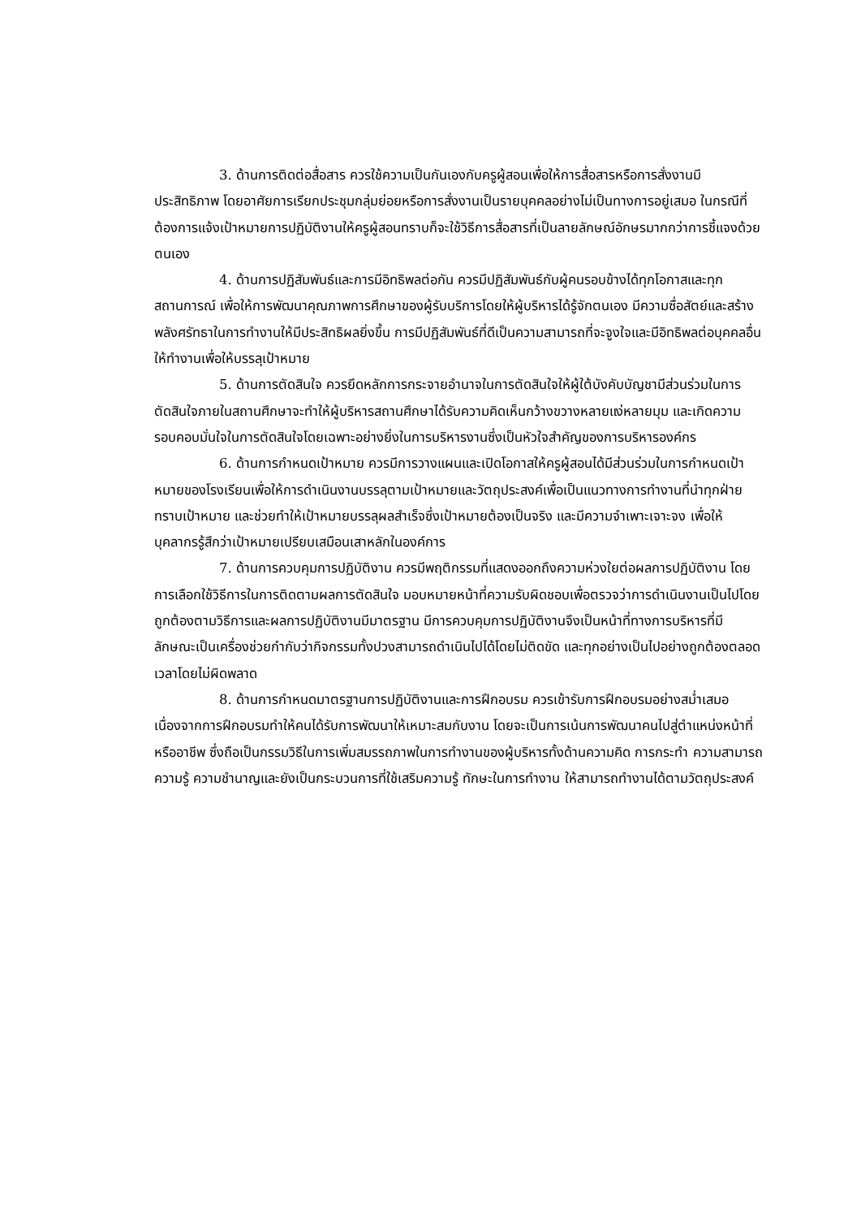3. ด้านการติดต่อสื่อสาร ควรใช้ความเป็นกันเองกับครูผู้สอนเพื่อให้การสื่อสารหรือการสั่งงานมีประสิทธิภาพ โดยอาศัยการเรียกประชุมกลุ่มย่อยหรือการสั่งงานเป็นรายบุคคลอย่างไม่เป็นทางการอยู่เสมอ ในกรณีที่ต้องการแจ้งเป้าหมายการปฏิบัติงานให้ครูผู้สอนทราบก็จะใช้วิธีการสื่อสารที่เป็นลายลักษณ์อักษรมากกว่าการชี้แจงด้วยตนเอง
4. ด้านการปฏิสัมพันธ์และการมีอิทธิพลต่อกัน ควรมีปฏิสัมพันธ์กับผู้คนรอบข้างได้ทุกโอกาสและทุกสถานการณ์ เพื่อให้การพัฒนาคุณภาพการศึกษาของผู้รับบริการโดยให้ผู้บริหารได้รู้จักตนเอง มีความซื่อสัตย์และสร้างพลังศรัทธาในการทำงานให้มีประสิทธิผลยิ่งขึ้น การมีปฏิสัมพันธ์ที่ดีเป็นความสามารถที่จะจูงใจและมีอิทธิพลต่อบุคคลอื่นให้ทำงานเพื่อให้บรรลุเป้าหมาย
5. ด้านการตัดสินใจ ควรยึดหลักการกระจายอำนาจในการตัดสินใจให้ผู้ใต้บังคับบัญชามีส่วนร่วมในการตัดสินใจภายในสถานศึกษาจะทำให้ผู้บริหารสถานศึกษาได้รับความคิดเห็นกว้างขวางหลายแง่หลายมุม และเกิดความรอบคอบมั่นใจในการตัดสินใจโดยเฉพาะอย่างยิ่งในการบริหารงานซึ่งเป็นหัวใจสำคัญของการบริหารองค์กร
6. ด้านการกำหนดเป้าหมาย ควรมีการวางแผนและเปิดโอกาสให้ครูผู้สอนได้มีส่วนร่วมในการกำหนดเป้าหมายของโรงเรียนเพื่อให้การดำเนินงานบรรลุตามเป้าหมายและวัตถุประสงค์เพื่อเป็นแนวทางการทำงานที่นำทุกฝ่ายทราบเป้าหมาย และช่วยทำให้เป้าหมายบรรลุผลสำเร็จซึ่งเป้าหมายต้องเป็นจริง และมีความจำเพาะเจาะจง เพื่อให้บุคลากรรู้สึกว่าเป้าหมายเปรียบเสมือนเสาหลักในองค์การ
7. ด้านการควบคุมการปฏิบัติงาน ควรมีพฤติกรรมที่แสดงออกถึงความห่วงใยต่อผลการปฏิบัติงาน โดยการเลือกใช้วิธีการในการติดตามผลการตัดสินใจ มอบหมายหน้าที่ความรับผิดชอบเพื่อตรวจว่าการดำเนินงานเป็นไปโดยถูกต้องตามวิธีการและผลการปฏิบัติงานมีมาตรฐาน มีการควบคุมการปฏิบัติงานจึงเป็นหน้าที่ทางการบริหารที่มีลักษณะเป็นเครื่องช่วยกำกับว่ากิจกรรมทั้งปวงสามารถดำเนินไปได้โดยไม่ติดขัด และทุกอย่างเป็นไปอย่างถูกต้องตลอดเวลาโดยไม่ผิดพลาด
8. ด้านการกำหนดมาตรฐานการปฏิบัติงานและการฝึกอบรม ควรเข้ารับการฝึกอบรมอย่างสม่ำเสมอ เนื่องจากการฝึกอบรมทำให้คนได้รับการพัฒนาให้เหมาะสมกับงาน โดยจะเป็นการเน้นการพัฒนาคนไปสู่ตำแหน่งหน้าที่หรืออาชีพ ซึ่งถือเป็นกรรมวิธีในการเพิ่มสมรรถภาพในการทำงานของผู้บริหารทั้งด้านความคิด การกระทำ ความสามารถ ความรู้ ความชำนาญและยังเป็นกระบวนการที่ใช้เสริมความรู้ ทักษะในการทำงาน ให้สามารถทำงานได้ตามวัตถุประสงค์